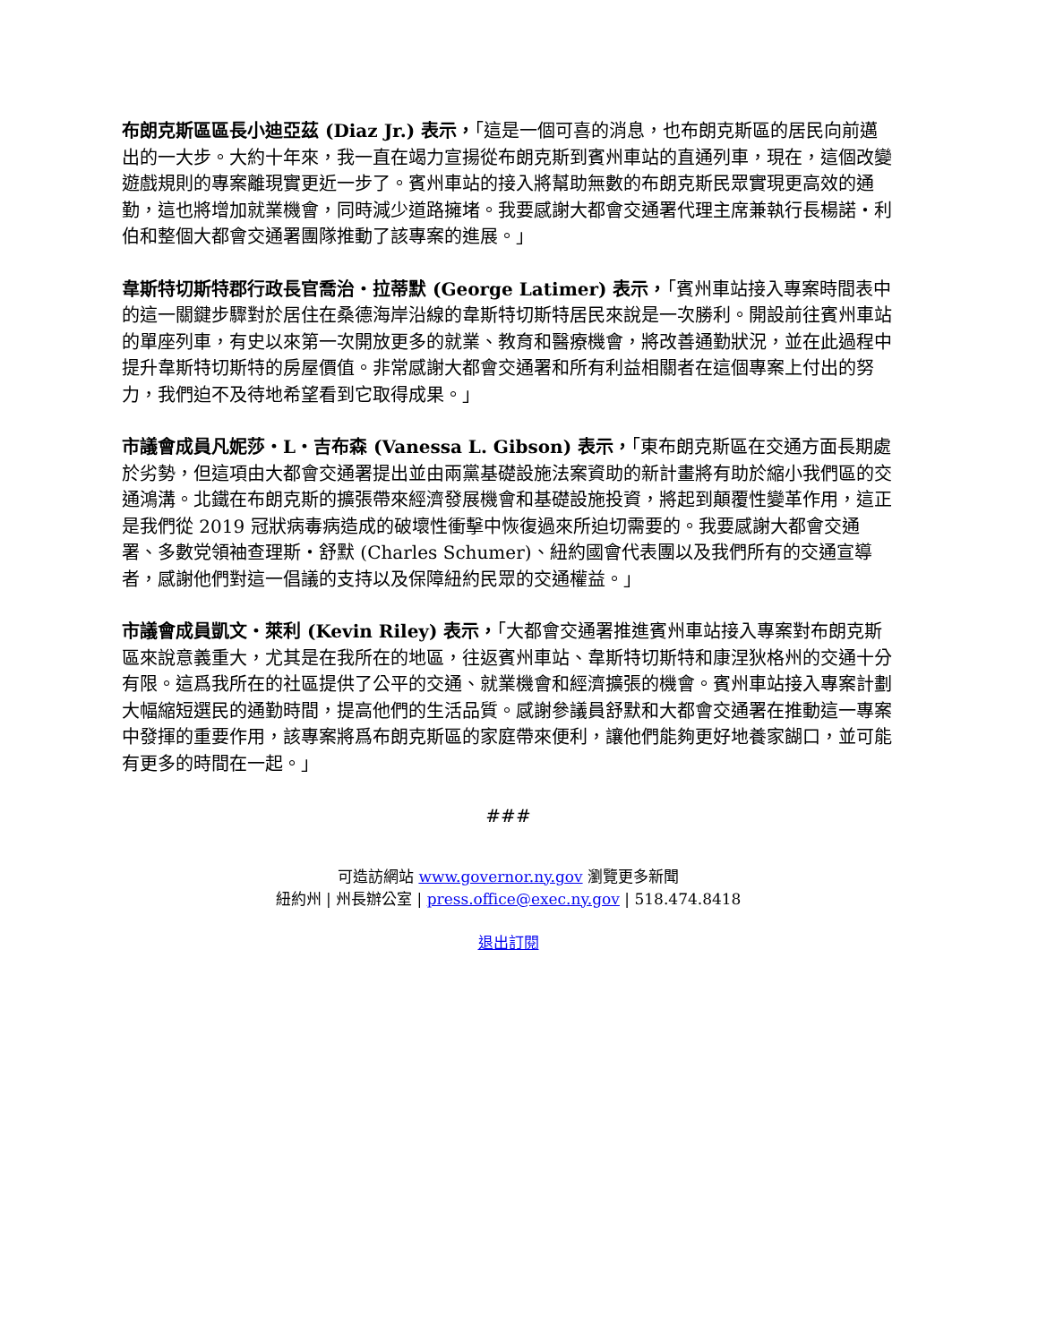布朗克斯區區長小迪亞茲 (Diaz Jr.) 表示，「這是一個可喜的消息，也布朗克斯區的居民向前邁出的一大步。大約十年來，我一直在竭力宣揚從布朗克斯到賓州車站的直通列車，現在，這個改變遊戲規則的專案離現實更近一步了。賓州車站的接入將幫助無數的布朗克斯民眾實現更高效的通勤，這也將增加就業機會，同時減少道路擁堵。我要感謝大都會交通署代理主席兼執行長楊諾・利伯和整個大都會交通署團隊推動了該專案的進展。」
韋斯特切斯特郡行政長官喬治・拉蒂默 (George Latimer) 表示，「賓州車站接入專案時間表中的這一關鍵步驟對於居住在桑德海岸沿線的韋斯特切斯特居民來說是一次勝利。開設前往賓州車站的單座列車，有史以來第一次開放更多的就業、教育和醫療機會，將改善通勤狀況，並在此過程中提升韋斯特切斯特的房屋價值。非常感謝大都會交通署和所有利益相關者在這個專案上付出的努力，我們迫不及待地希望看到它取得成果。」
市議會成員凡妮莎・L・吉布森 (Vanessa L. Gibson) 表示，「東布朗克斯區在交通方面長期處於劣勢，但這項由大都會交通署提出並由兩黨基礎設施法案資助的新計畫將有助於縮小我們區的交通鴻溝。北鐵在布朗克斯的擴張帶來經濟發展機會和基礎設施投資，將起到顛覆性變革作用，這正是我們從 2019 冠狀病毒病造成的破壞性衝擊中恢復過來所迫切需要的。我要感謝大都會交通署、多數党領袖查理斯・舒默 (Charles Schumer)、紐約國會代表團以及我們所有的交通宣導者，感謝他們對這一倡議的支持以及保障紐約民眾的交通權益。」
市議會成員凱文・萊利 (Kevin Riley) 表示，「大都會交通署推進賓州車站接入專案對布朗克斯區來說意義重大，尤其是在我所在的地區，往返賓州車站、韋斯特切斯特和康涅狄格州的交通十分有限。這爲我所在的社區提供了公平的交通、就業機會和經濟擴張的機會。賓州車站接入專案計劃大幅縮短選民的通勤時間，提高他們的生活品質。感謝參議員舒默和大都會交通署在推動這一專案中發揮的重要作用，該專案將爲布朗克斯區的家庭帶來便利，讓他們能夠更好地養家餬口，並可能有更多的時間在一起。」
###
可造訪網站 www.governor.ny.gov 瀏覽更多新聞
紐約州 | 州長辦公室 | press.office@exec.ny.gov | 518.474.8418
退出訂閱